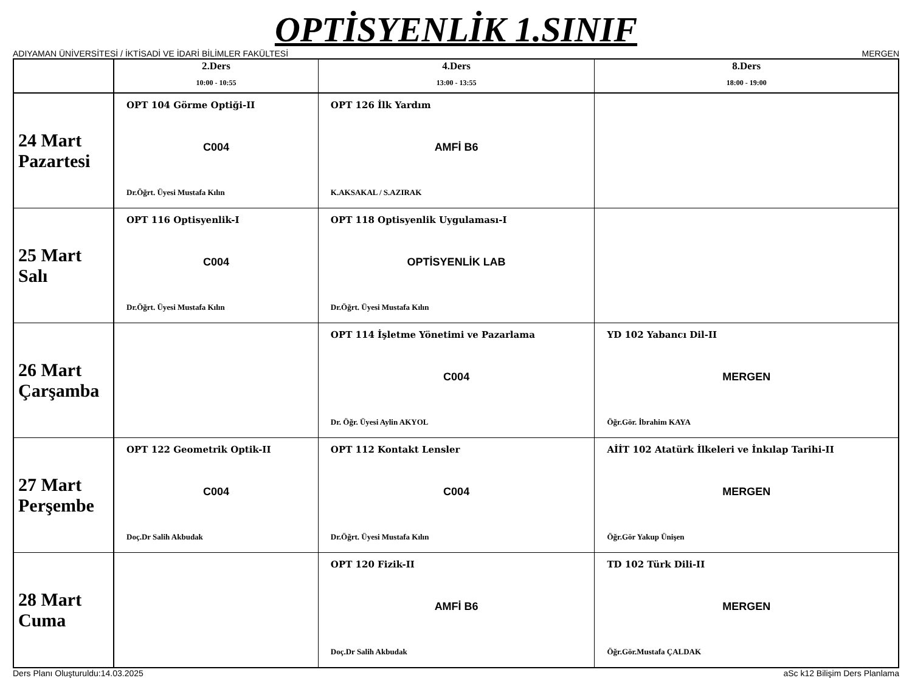OPTİSYENLİK 1.SINIF
ADIYAMAN ÜNİVERSİTESİ / İKTİSADİ VE İDARİ BİLİMLER FAKÜLTESİ MERGEN
| | 2.Ders 10:00 - 10:55 | 4.Ders 13:00 - 13:55 | 8.Ders 18:00 - 19:00 |
| --- | --- | --- | --- |
| 24 Mart Pazartesi | OPT 104 Görme Optiği-II C004 Dr.Öğrt. Üyesi Mustafa Kılın | OPT 126 İlk Yardım AMFİ B6 K.AKSAKAL / S.AZIRAK | |
| 25 Mart Salı | OPT 116 Optisyenlik-I C004 Dr.Öğrt. Üyesi Mustafa Kılın | OPT 118 Optisyenlik Uygulaması-I OPTİSYENLİK LAB Dr.Öğrt. Üyesi Mustafa Kılın | |
| 26 Mart Çarşamba | | OPT 114 İşletme Yönetimi ve Pazarlama C004 Dr. Öğr. Üyesi Aylin AKYOL | YD 102 Yabancı Dil-II MERGEN Öğr.Gör. İbrahim KAYA |
| 27 Mart Perşembe | OPT 122 Geometrik Optik-II C004 Doç.Dr Salih Akbudak | OPT 112 Kontakt Lensler C004 Dr.Öğrt. Üyesi Mustafa Kılın | AİİT 102 Atatürk İlkeleri ve İnkılap Tarihi-II MERGEN Öğr.Gör Yakup Ünişen |
| 28 Mart Cuma | | OPT 120 Fizik-II AMFİ B6 Doç.Dr Salih Akbudak | TD 102 Türk Dili-II MERGEN Öğr.Gör.Mustafa ÇALDAK |
Ders Planı Oluşturuldu:14.03.2025 aSc k12 Bilişim Ders Planlama